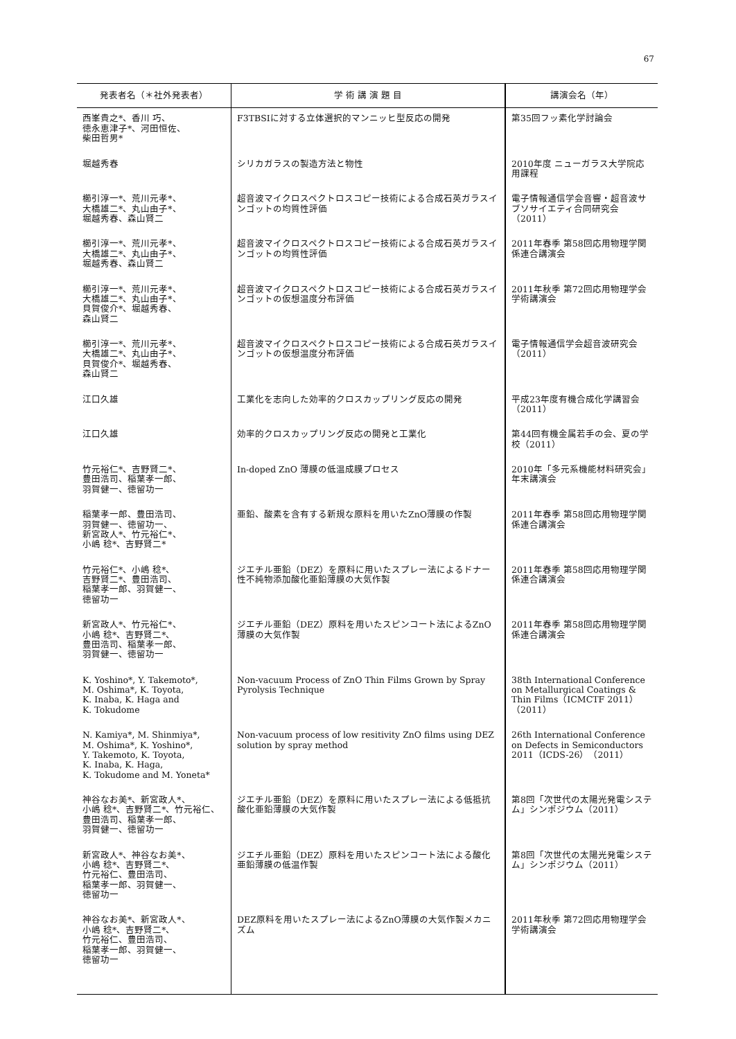67
| 発表者名（＊社外発表者） | 学 術 講 演 題 目 | 講演会名（年） |
| --- | --- | --- |
| 西峯貴之*、香川 巧、 徳永恵津子*、河田恒佐、 柴田哲男* | F3TBSIに対する立体選択的マンニッヒ型反応の開発 | 第35回フッ素化学討論会 |
| 堀越秀春 | シリカガラスの製造方法と物性 | 2010年度 ニューガラス大学院応用課程 |
| 櫛引淳一*、荒川元孝*、 大橋雄二*、丸山由子*、 堀越秀春、森山賢二 | 超音波マイクロスペクトロスコピー技術による合成石英ガラスインゴットの均質性評価 | 電子情報通信学会音響・超音波サブソサイエティ合同研究会（2011） |
| 櫛引淳一*、荒川元孝*、 大橋雄二*、丸山由子*、 堀越秀春、森山賢二 | 超音波マイクロスペクトロスコピー技術による合成石英ガラスインゴットの均質性評価 | 2011年春季 第58回応用物理学関係連合講演会 |
| 櫛引淳一*、荒川元孝*、 大橋雄二*、丸山由子*、 貝賀俊介*、堀越秀春、 森山賢二 | 超音波マイクロスペクトロスコピー技術による合成石英ガラスインゴットの仮想温度分布評価 | 2011年秋季 第72回応用物理学会学術講演会 |
| 櫛引淳一*、荒川元孝*、 大橋雄二*、丸山由子*、 貝賀俊介*、堀越秀春、 森山賢二 | 超音波マイクロスペクトロスコピー技術による合成石英ガラスインゴットの仮想温度分布評価 | 電子情報通信学会超音波研究会（2011） |
| 江口久雄 | 工業化を志向した効率的クロスカップリング反応の開発 | 平成23年度有機合成化学講習会（2011） |
| 江口久雄 | 効率的クロスカップリング反応の開発と工業化 | 第44回有機金属若手の会、夏の学校（2011） |
| 竹元裕仁*、吉野賢二*、 豊田浩司、稲葉孝一郎、 羽賀健一、徳留功一 | In-doped ZnO 薄膜の低温成膜プロセス | 2010年「多元系機能材料研究会」年末講演会 |
| 稲葉孝一郎、豊田浩司、 羽賀健一、徳留功一、 新宮政人*、竹元裕仁*、 小嶋 稔*、吉野賢二* | 亜鉛、酸素を含有する新規な原料を用いたZnO薄膜の作製 | 2011年春季 第58回応用物理学関係連合講演会 |
| 竹元裕仁*、小嶋 稔*、 吉野賢二*、豊田浩司、 稲葉孝一郎、羽賀健一、 徳留功一 | ジエチル亜鉛（DEZ）を原料に用いたスプレー法によるドナー性不純物添加酸化亜鉛薄膜の大気作製 | 2011年春季 第58回応用物理学関係連合講演会 |
| 新宮政人*、竹元裕仁*、 小嶋 稔*、吉野賢二*、 豊田浩司、稲葉孝一郎、 羽賀健一、徳留功一 | ジエチル亜鉛（DEZ）原料を用いたスピンコート法によるZnO薄膜の大気作製 | 2011年春季 第58回応用物理学関係連合講演会 |
| K. Yoshino*, Y. Takemoto*, M. Oshima*, K. Toyota, K. Inaba, K. Haga and K. Tokudome | Non-vacuum Process of ZnO Thin Films Grown by Spray Pyrolysis Technique | 38th International Conference on Metallurgical Coatings & Thin Films（ICMCTF 2011）（2011） |
| N. Kamiya*, M. Shinmiya*, M. Oshima*, K. Yoshino*, Y. Takemoto, K. Toyota, K. Inaba, K. Haga, K. Tokudome and M. Yoneta* | Non-vacuum process of low resitivity ZnO films using DEZ solution by spray method | 26th International Conference on Defects in Semiconductors 2011（ICDS-26）（2011） |
| 神谷なお美*、新宮政人*、 小嶋 稔*、吉野賢二*、竹元裕仁、 豊田浩司、稲葉孝一郎、 羽賀健一、徳留功一 | ジエチル亜鉛（DEZ）を原料に用いたスプレー法による低抵抗酸化亜鉛薄膜の大気作製 | 第8回「次世代の太陽光発電システム」シンポジウム（2011） |
| 新宮政人*、神谷なお美*、 小嶋 稔*、吉野賢二*、 竹元裕仁、豊田浩司、 稲葉孝一郎、羽賀健一、 徳留功一 | ジエチル亜鉛（DEZ）原料を用いたスピンコート法による酸化亜鉛薄膜の低温作製 | 第8回「次世代の太陽光発電システム」シンポジウム（2011） |
| 神谷なお美*、新宮政人*、 小嶋 稔*、吉野賢二*、 竹元裕仁、豊田浩司、 稲葉孝一郎、羽賀健一、 徳留功一 | DEZ原料を用いたスプレー法によるZnO薄膜の大気作製メカニズム | 2011年秋季 第72回応用物理学会学術講演会 |